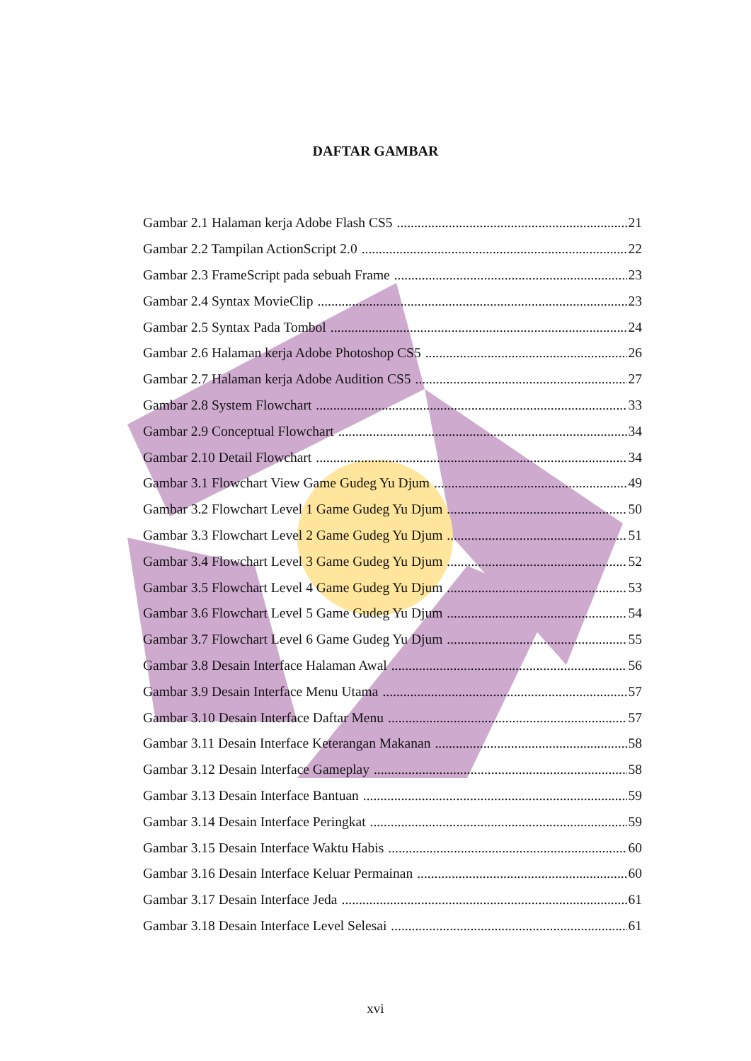DAFTAR GAMBAR
Gambar 2.1 Halaman kerja Adobe Flash CS5 21
Gambar 2.2 Tampilan ActionScript 2.0 22
Gambar 2.3 FrameScript pada sebuah Frame 23
Gambar 2.4 Syntax MovieClip 23
Gambar 2.5 Syntax Pada Tombol 24
Gambar 2.6 Halaman kerja Adobe Photoshop CS5 26
Gambar 2.7 Halaman kerja Adobe Audition CS5 27
Gambar 2.8 System Flowchart 33
Gambar 2.9 Conceptual Flowchart 34
Gambar 2.10 Detail Flowchart 34
Gambar 3.1 Flowchart View Game Gudeg Yu Djum 49
Gambar 3.2 Flowchart Level 1 Game Gudeg Yu Djum 50
Gambar 3.3 Flowchart Level 2 Game Gudeg Yu Djum 51
Gambar 3.4 Flowchart Level 3 Game Gudeg Yu Djum 52
Gambar 3.5 Flowchart Level 4 Game Gudeg Yu Djum 53
Gambar 3.6 Flowchart Level 5 Game Gudeg Yu Djum 54
Gambar 3.7 Flowchart Level 6 Game Gudeg Yu Djum 55
Gambar 3.8 Desain Interface Halaman Awal 56
Gambar 3.9 Desain Interface Menu Utama 57
Gambar 3.10 Desain Interface Daftar Menu 57
Gambar 3.11 Desain Interface Keterangan Makanan 58
Gambar 3.12 Desain Interface Gameplay 58
Gambar 3.13 Desain Interface Bantuan 59
Gambar 3.14 Desain Interface Peringkat 59
Gambar 3.15 Desain Interface Waktu Habis 60
Gambar 3.16 Desain Interface Keluar Permainan 60
Gambar 3.17 Desain Interface Jeda 61
Gambar 3.18 Desain Interface Level Selesai 61
xvi